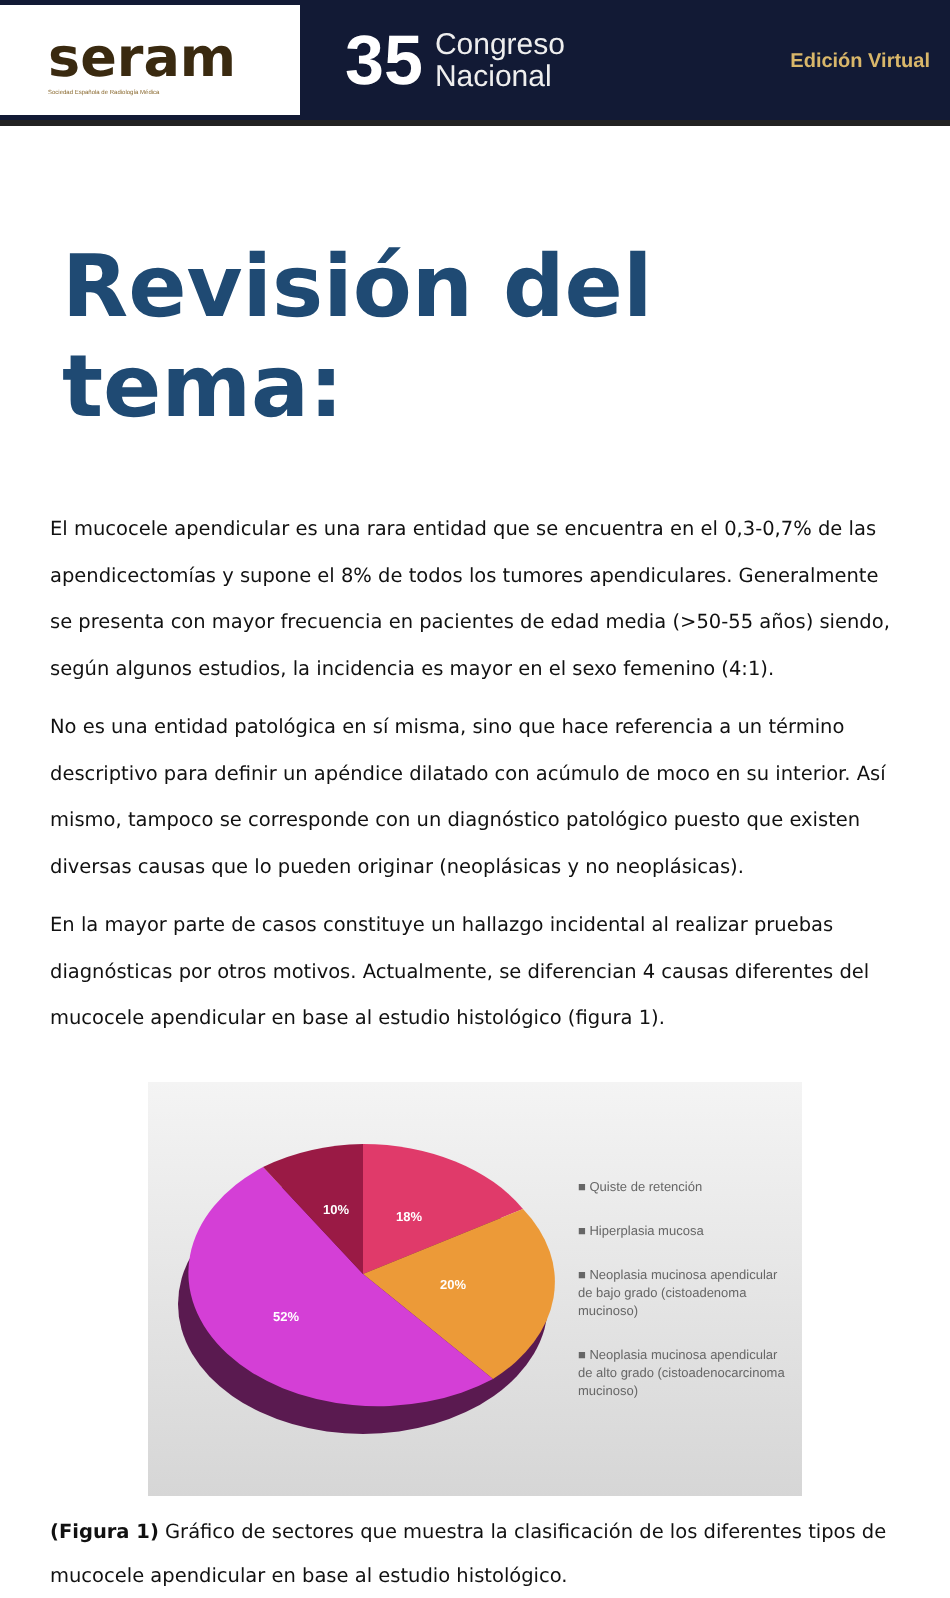seram
Sociedad Española de Radiología Médica
35
Congreso
Nacional
Edición Virtual
Revisión del tema:
El mucocele apendicular es una rara entidad que se encuentra en el 0,3-0,7% de las apendicectomías y supone el 8% de todos los tumores apendiculares. Generalmente se presenta con mayor frecuencia en pacientes de edad media (>50-55 años) siendo, según algunos estudios, la incidencia es mayor en el sexo femenino (4:1).
No es una entidad patológica en sí misma, sino que hace referencia a un término descriptivo para definir un apéndice dilatado con acúmulo de moco en su interior. Así mismo, tampoco se corresponde con un diagnóstico patológico puesto que existen diversas causas que lo pueden originar (neoplásicas y no neoplásicas).
En la mayor parte de casos constituye un hallazgo incidental al realizar pruebas diagnósticas por otros motivos. Actualmente, se diferencian 4 causas diferentes del mucocele apendicular en base al estudio histológico (figura 1).
10%
18%
20%
52%
■ Quiste de retención
■ Hiperplasia mucosa
■ Neoplasia mucinosa apendicular de bajo grado (cistoadenoma mucinoso)
■ Neoplasia mucinosa apendicular de alto grado (cistoadenocarcinoma mucinoso)
(Figura 1) Gráfico de sectores que muestra la clasificación de los diferentes tipos de mucocele apendicular en base al estudio histológico.